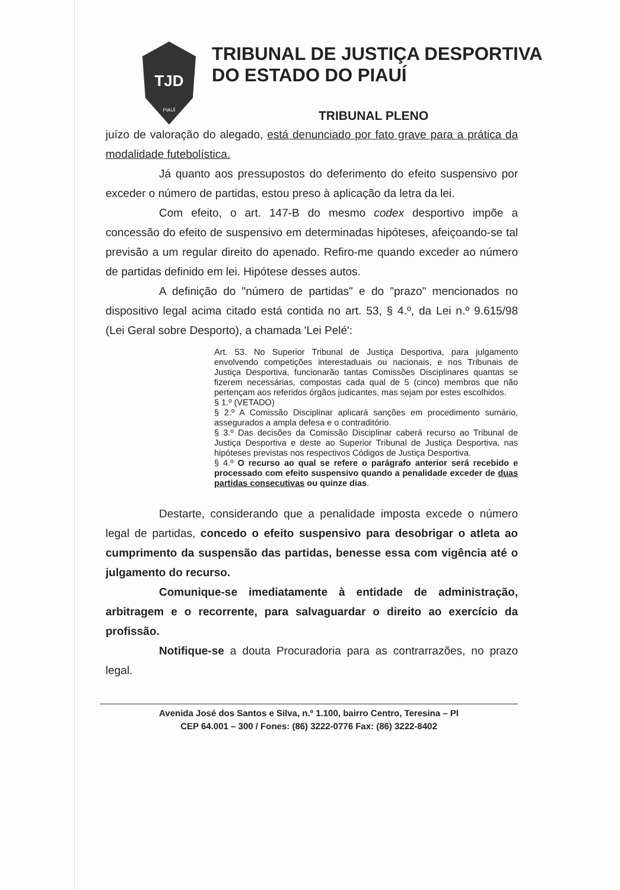TJD
PIAUÍ
TRIBUNAL DE JUSTIÇA DESPORTIVA
DO ESTADO DO PIAUÍ
TRIBUNAL PLENO
juízo de valoração do alegado, está denunciado por fato grave para a prática da modalidade futebolística.
Já quanto aos pressupostos do deferimento do efeito suspensivo por exceder o número de partidas, estou preso à aplicação da letra da lei.
Com efeito, o art. 147-B do mesmo codex desportivo impõe a concessão do efeito de suspensivo em determinadas hipóteses, afeiçoando-se tal previsão a um regular direito do apenado. Refiro-me quando exceder ao número de partidas definido em lei. Hipótese desses autos.
A definição do "número de partidas" e do "prazo" mencionados no dispositivo legal acima citado está contida no art. 53, § 4.º, da Lei n.º 9.615/98 (Lei Geral sobre Desporto), a chamada 'Lei Pelé':
Art. 53. No Superior Tribunal de Justiça Desportiva, para julgamento envolvendo competições interestaduais ou nacionais, e nos Tribunais de Justiça Desportiva, funcionarão tantas Comissões Disciplinares quantas se fizerem necessárias, compostas cada qual de 5 (cinco) membros que não pertençam aos referidos órgãos judicantes, mas sejam por estes escolhidos.
§ 1.º (VETADO)
§ 2.º A Comissão Disciplinar aplicará sanções em procedimento sumário, assegurados a ampla defesa e o contraditório.
§ 3.º Das decisões da Comissão Disciplinar caberá recurso ao Tribunal de Justiça Desportiva e deste ao Superior Tribunal de Justiça Desportiva, nas hipóteses previstas nos respectivos Códigos de Justiça Desportiva.
§ 4.º O recurso ao qual se refere o parágrafo anterior será recebido e processado com efeito suspensivo quando a penalidade exceder de duas partidas consecutivas ou quinze dias.
Destarte, considerando que a penalidade imposta excede o número legal de partidas, concedo o efeito suspensivo para desobrigar o atleta ao cumprimento da suspensão das partidas, benesse essa com vigência até o julgamento do recurso.
Comunique-se imediatamente à entidade de administração, arbitragem e o recorrente, para salvaguardar o direito ao exercício da profissão.
Notifique-se a douta Procuradoria para as contrarrazões, no prazo legal.
Avenida José dos Santos e Silva, n.º 1.100, bairro Centro, Teresina – PI
CEP 64.001 – 300 / Fones: (86) 3222-0776 Fax: (86) 3222-8402